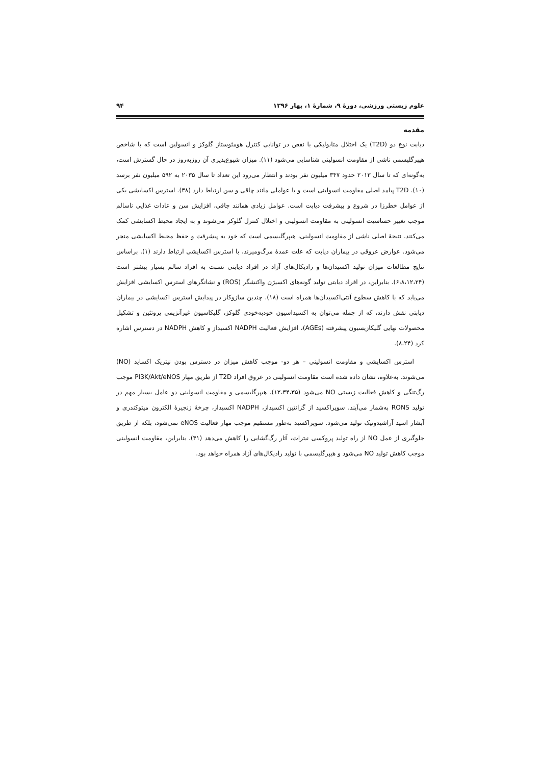علوم زیستی ورزشی، دورهٔ ۹، شمارهٔ ۱، بهار ۱۳۹۶ ۹۴
مقدمه
دیابت نوع دو (T2D) یک اختلال متابولیکی با نقص در توانایی کنترل هومئوستاز گلوکز و انسولین است که با شاخص هیپرگلیسمی ناشی از مقاومت انسولینی شناسایی می‌شود (۱۱). میزان شیوع‌پذیری آن روزبه‌روز در حال گسترش است، به‌گونه‌ای که تا سال ۲۰۱۳ حدود ۳۴۷ میلیون نفر بودند و انتظار می‌رود این تعداد تا سال ۲۰۳۵ به ۵۹۲ میلیون نفر برسد (۱۰). T2D پیامد اصلی مقاومت انسولینی است و با عواملی مانند چاقی و سن ارتباط دارد (۳۸). استرس اکسایشی یکی از عوامل خطرزا در شروع و پیشرفت دیابت است. عوامل زیادی همانند چاقی، افزایش سن و عادات غذایی ناسالم موجب تغییر حساسیت انسولینی به مقاومت انسولینی و اختلال کنترل گلوکز می‌شوند و به ایجاد محیط اکسایشی کمک می‌کنند. نتیجهٔ اصلی ناشی از مقاومت انسولینی، هیپرگلیسمی است که خود به پیشرفت و حفظ محیط اکسایشی منجر می‌شود. عوارض عروقی در بیماران دیابت که علت عمدهٔ مرگ‌ومیرند، با استرس اکسایشی ارتباط دارند (۱). براساس نتایج مطالعات میزان تولید اکسیدان‌ها و رادیکال‌های آزاد در افراد دیابتی نسبت به افراد سالم بسیار بیشتر است (۶،۸،۱۲،۲۴). بنابراین، در افراد دیابتی تولید گونه‌های اکسیژن واکنشگر (ROS) و نشانگرهای استرس اکسایشی افزایش می‌یابد که با کاهش سطوح آنتی‌اکسیدان‌ها همراه است (۱۸). چندین سازوکار در پیدایش استرس اکسایشی در بیماران دیابتی نقش دارند، که از جمله می‌توان به اکسیداسیون خودبه‌خودی گلوکز، گلیکاسیون غیرآنزیمی پروتئین و تشکیل محصولات نهایی گلیکازیسیون پیشرفته (AGEs)، افزایش فعالیت NADPH اکسیداز و کاهش NADPH در دسترس اشاره کرد (۸،۲۴).
استرس اکسایشی و مقاومت انسولینی – هر دو- موجب کاهش میزان در دسترس بودن نیتریک اکساید (NO) می‌شوند. به‌علاوه، نشان داده شده است مقاومت انسولینی در عروق افراد T2D از طریق مهار PI3K/Akt/eNOS موجب رگ‌تنگی و کاهش فعالیت زیستی NO می‌شود (۱۲،۳۴،۳۵). هیپرگلیسمی و مقاومت انسولینی دو عامل بسیار مهم در تولید RONS به‌شمار می‌آیند. سوپراکسید از گزانتین اکسیداز، NADPH اکسیداز، چرخهٔ زنجیرهٔ الکترون میتوکندری و آبشار اسید آراشیدونیک تولید می‌شود. سوپراکسید به‌طور مستقیم موجب مهار فعالیت eNOS نمی‌شود، بلکه از طریق جلوگیری از عمل NO از راه تولید پروکسی نیترات، آثار رگ‌گشایی را کاهش می‌دهد (۴۱). بنابراین، مقاومت انسولینی موجب کاهش تولید NO می‌شود و هیپرگلیسمی با تولید رادیکال‌های آزاد همراه خواهد بود.